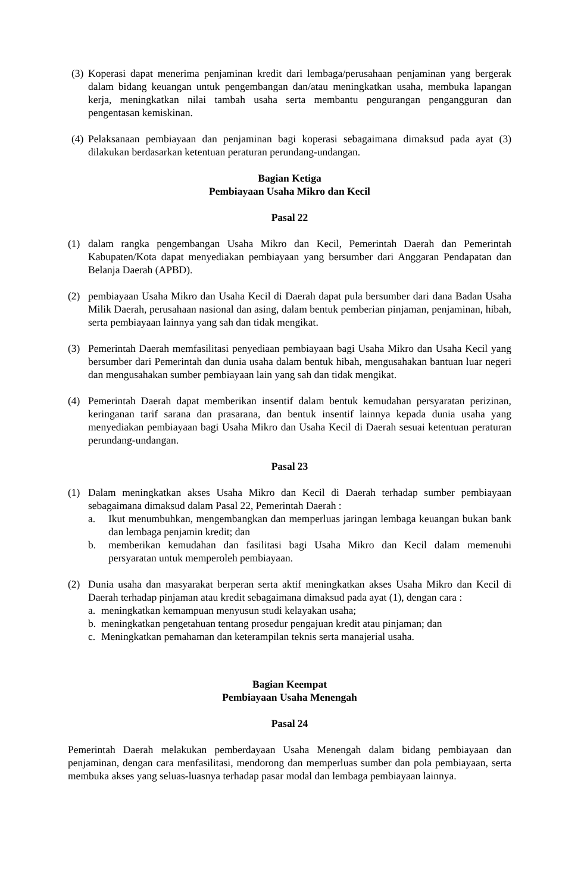(3)
Koperasi dapat menerima penjaminan kredit dari lembaga/perusahaan penjaminan yang bergerak dalam bidang keuangan untuk pengembangan dan/atau meningkatkan usaha, membuka lapangan kerja, meningkatkan nilai tambah usaha serta membantu pengurangan pengangguran dan pengentasan kemiskinan.
(4)
Pelaksanaan pembiayaan dan penjaminan bagi koperasi sebagaimana dimaksud pada ayat (3) dilakukan berdasarkan ketentuan peraturan perundang-undangan.
Bagian Ketiga
Pembiayaan Usaha Mikro dan Kecil
Pasal 22
(1) dalam rangka pengembangan Usaha Mikro dan Kecil, Pemerintah Daerah dan Pemerintah Kabupaten/Kota dapat menyediakan pembiayaan yang bersumber dari Anggaran Pendapatan dan Belanja Daerah (APBD).
(2) pembiayaan Usaha Mikro dan Usaha Kecil di Daerah dapat pula bersumber dari dana Badan Usaha Milik Daerah, perusahaan nasional dan asing, dalam bentuk pemberian pinjaman, penjaminan, hibah, serta pembiayaan lainnya yang sah dan tidak mengikat.
(3) Pemerintah Daerah memfasilitasi penyediaan pembiayaan bagi Usaha Mikro dan Usaha Kecil yang bersumber dari Pemerintah dan dunia usaha dalam bentuk hibah, mengusahakan bantuan luar negeri dan mengusahakan sumber pembiayaan lain yang sah dan tidak mengikat.
(4) Pemerintah Daerah dapat memberikan insentif dalam bentuk kemudahan persyaratan perizinan, keringanan tarif sarana dan prasarana, dan bentuk insentif lainnya kepada dunia usaha yang menyediakan pembiayaan bagi Usaha Mikro dan Usaha Kecil di Daerah sesuai ketentuan peraturan perundang-undangan.
Pasal 23
(1) Dalam meningkatkan akses Usaha Mikro dan Kecil di Daerah terhadap sumber pembiayaan sebagaimana dimaksud dalam Pasal 22, Pemerintah Daerah :
a. Ikut menumbuhkan, mengembangkan dan memperluas jaringan lembaga keuangan bukan bank dan lembaga penjamin kredit; dan
b. memberikan kemudahan dan fasilitasi bagi Usaha Mikro dan Kecil dalam memenuhi persyaratan untuk memperoleh pembiayaan.
(2) Dunia usaha dan masyarakat berperan serta aktif meningkatkan akses Usaha Mikro dan Kecil di Daerah terhadap pinjaman atau kredit sebagaimana dimaksud pada ayat (1), dengan cara :
a. meningkatkan kemampuan menyusun studi kelayakan usaha;
b. meningkatkan pengetahuan tentang prosedur pengajuan kredit atau pinjaman; dan
c. Meningkatkan pemahaman dan keterampilan teknis serta manajerial usaha.
Bagian Keempat
Pembiayaan Usaha Menengah
Pasal 24
Pemerintah Daerah melakukan pemberdayaan Usaha Menengah dalam bidang pembiayaan dan penjaminan, dengan cara menfasilitasi, mendorong dan memperluas sumber dan pola pembiayaan, serta membuka akses yang seluas-luasnya terhadap pasar modal dan lembaga pembiayaan lainnya.